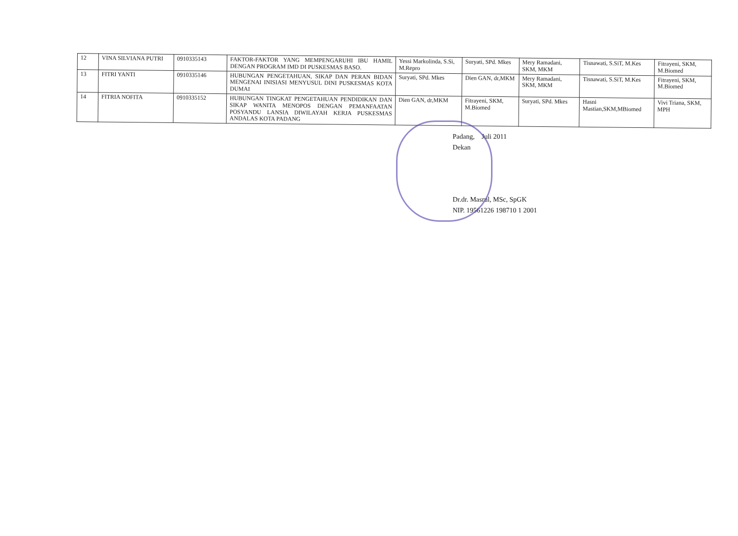| 12 | VINA SILVIANA PUTRI | 0910335143 | FAKTOR-FAKTOR YANG MEMPENGARUHI IBU HAMIL DENGAN PROGRAM IMD DI PUSKESMAS BASO. | Yessi Markolinda, S.Si, M.Repro | Suryati, SPd. Mkes | Mery Ramadani, SKM, MKM | Tisnawati, S.SiT, M.Kes | Fitrayeni, SKM, M.Biomed |
| 13 | FITRI YANTI | 0910335146 | HUBUNGAN PENGETAHUAN, SIKAP DAN PERAN BIDAN MENGENAI INISIASI MENYUSUL DINI PUSKESMAS KOTA DUMAI | Suryati, SPd. Mkes | Dien GAN, dr,MKM | Mery Ramadani, SKM, MKM | Tisnawati, S.SiT, M.Kes | Fitrayeni, SKM, M.Biomed |
| 14 | FITRIA NOFITA | 0910335152 | HUBUNGAN TINGKAT PENGETAHUAN PENDIDIKAN DAN SIKAP WANITA MENOPOS DENGAN PEMANFAATAN POSYANDU LANSIA DIWILAYAH KERJA PUSKESMAS ANDALAS KOTA PADANG | Dien GAN, dr,MKM | Fitrayeni, SKM, M.Biomed | Suryati, SPd. Mkes | Hasni Mastian,SKM,MBiomed | Vivi Triana, SKM, MPH |
Padang, Juli 2011
Dekan
Dr.dr. Masrul, MSc, SpGK
NIP. 19561226 198710 1 2001